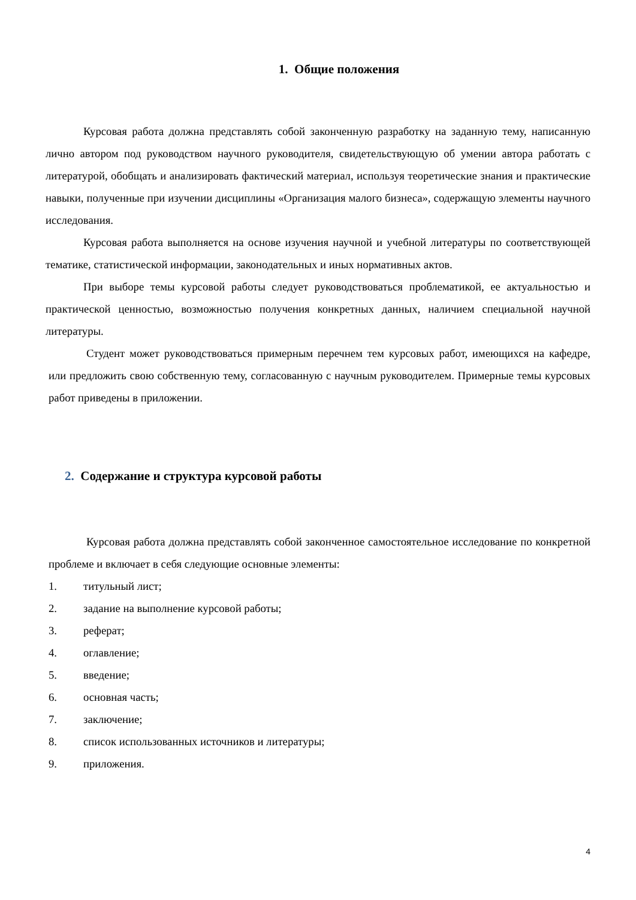1. Общие положения
Курсовая работа должна представлять собой законченную разработку на заданную тему, написанную лично автором под руководством научного руководителя, свидетельствующую об умении автора работать с литературой, обобщать и анализировать фактический материал, используя теоретические знания и практические навыки, полученные при изучении дисциплины «Организация малого бизнеса», содержащую элементы научного исследования.
Курсовая работа выполняется на основе изучения научной и учебной литературы по соответствующей тематике, статистической информации, законодательных и иных нормативных актов.
При выборе темы курсовой работы следует руководствоваться проблематикой, ее актуальностью и практической ценностью, возможностью получения конкретных данных, наличием специальной научной литературы.
Студент может руководствоваться примерным перечнем тем курсовых работ, имеющихся на кафедре, или предложить свою собственную тему, согласованную с научным руководителем. Примерные темы курсовых работ приведены в приложении.
2. Содержание и структура курсовой работы
Курсовая работа должна представлять собой законченное самостоятельное исследование по конкретной проблеме и включает в себя следующие основные элементы:
1. титульный лист;
2. задание на выполнение курсовой работы;
3. реферат;
4. оглавление;
5. введение;
6. основная часть;
7. заключение;
8. список использованных источников и литературы;
9. приложения.
4